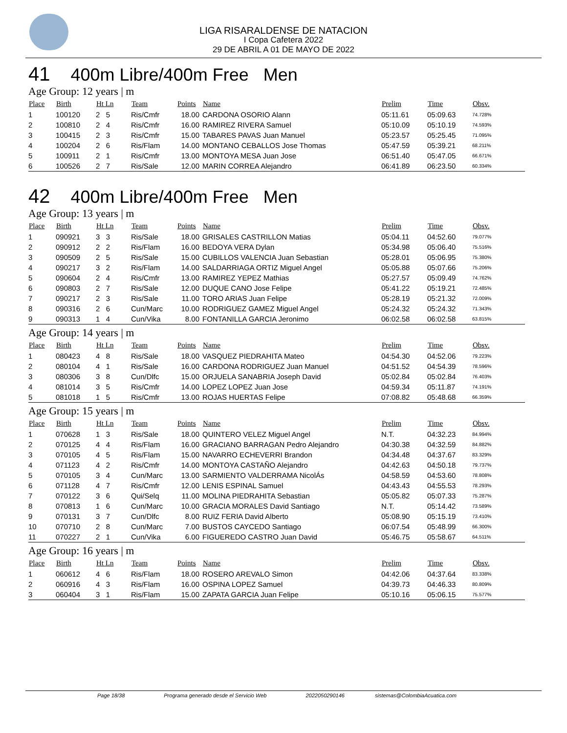LIGA RISARALDENSE DE NATACION
I Copa Cafetera 2022
29 DE ABRIL A 01 DE MAYO DE 2022
41 400m Libre/400m Free Men
Age Group: 12 years | m
| Place | Birth | Ht Ln | Team | Points | Name | Prelim | Time | Obsv. |
| --- | --- | --- | --- | --- | --- | --- | --- | --- |
| 1 | 100120 | 2 5 | Ris/Cmfr | 18.00 | CARDONA OSORIO Alann | 05:11.61 | 05:09.63 | 74.728% |
| 2 | 100810 | 2 4 | Ris/Cmfr | 16.00 | RAMIREZ RIVERA Samuel | 05:10.09 | 05:10.19 | 74.593% |
| 3 | 100415 | 2 3 | Ris/Cmfr | 15.00 | TABARES PAVAS Juan Manuel | 05:23.57 | 05:25.45 | 71.095% |
| 4 | 100204 | 2 6 | Ris/Flam | 14.00 | MONTANO CEBALLOS Jose Thomas | 05:47.59 | 05:39.21 | 68.211% |
| 5 | 100911 | 2 1 | Ris/Cmfr | 13.00 | MONTOYA MESA Juan Jose | 06:51.40 | 05:47.05 | 66.671% |
| 6 | 100526 | 2 7 | Ris/Sale | 12.00 | MARIN CORREA Alejandro | 06:41.89 | 06:23.50 | 60.334% |
42 400m Libre/400m Free Men
Age Group: 13 years | m
| Place | Birth | Ht Ln | Team | Points | Name | Prelim | Time | Obsv. |
| --- | --- | --- | --- | --- | --- | --- | --- | --- |
| 1 | 090921 | 3 3 | Ris/Sale | 18.00 | GRISALES CASTRILLON Matias | 05:04.11 | 04:52.60 | 79.077% |
| 2 | 090912 | 2 2 | Ris/Flam | 16.00 | BEDOYA VERA Dylan | 05:34.98 | 05:06.40 | 75.516% |
| 3 | 090509 | 2 5 | Ris/Sale | 15.00 | CUBILLOS VALENCIA Juan Sebastian | 05:28.01 | 05:06.95 | 75.380% |
| 4 | 090217 | 3 2 | Ris/Flam | 14.00 | SALDARRIAGA ORTIZ Miguel Angel | 05:05.88 | 05:07.66 | 75.206% |
| 5 | 090604 | 2 4 | Ris/Cmfr | 13.00 | RAMIREZ YEPEZ Mathias | 05:27.57 | 05:09.49 | 74.762% |
| 6 | 090803 | 2 7 | Ris/Sale | 12.00 | DUQUE CANO Jose Felipe | 05:41.22 | 05:19.21 | 72.485% |
| 7 | 090217 | 2 3 | Ris/Sale | 11.00 | TORO ARIAS Juan Felipe | 05:28.19 | 05:21.32 | 72.009% |
| 8 | 090316 | 2 6 | Cun/Marc | 10.00 | RODRIGUEZ GAMEZ Miguel Angel | 05:24.32 | 05:24.32 | 71.343% |
| 9 | 090313 | 1 4 | Cun/Vika | 8.00 | FONTANILLA GARCIA Jeronimo | 06:02.58 | 06:02.58 | 63.815% |
Age Group: 14 years | m
| Place | Birth | Ht Ln | Team | Points | Name | Prelim | Time | Obsv. |
| --- | --- | --- | --- | --- | --- | --- | --- | --- |
| 1 | 080423 | 4 8 | Ris/Sale | 18.00 | VASQUEZ PIEDRAHITA Mateo | 04:54.30 | 04:52.06 | 79.223% |
| 2 | 080104 | 4 1 | Ris/Sale | 16.00 | CARDONA RODRIGUEZ Juan Manuel | 04:51.52 | 04:54.39 | 78.596% |
| 3 | 080306 | 3 8 | Cun/Dlfc | 15.00 | ORJUELA SANABRIA Joseph David | 05:02.84 | 05:02.84 | 76.403% |
| 4 | 081014 | 3 5 | Ris/Cmfr | 14.00 | LOPEZ LOPEZ Juan Jose | 04:59.34 | 05:11.87 | 74.191% |
| 5 | 081018 | 1 5 | Ris/Cmfr | 13.00 | ROJAS HUERTAS Felipe | 07:08.82 | 05:48.68 | 66.359% |
Age Group: 15 years | m
| Place | Birth | Ht Ln | Team | Points | Name | Prelim | Time | Obsv. |
| --- | --- | --- | --- | --- | --- | --- | --- | --- |
| 1 | 070628 | 1 3 | Ris/Sale | 18.00 | QUINTERO VELEZ Miguel Angel | N.T. | 04:32.23 | 84.994% |
| 2 | 070125 | 4 4 | Ris/Flam | 16.00 | GRACIANO BARRAGAN Pedro Alejandro | 04:30.38 | 04:32.59 | 84.882% |
| 3 | 070105 | 4 5 | Ris/Flam | 15.00 | NAVARRO ECHEVERRI Brandon | 04:34.48 | 04:37.67 | 83.329% |
| 4 | 071123 | 4 2 | Ris/Cmfr | 14.00 | MONTOYA CASTAÑO Alejandro | 04:42.63 | 04:50.18 | 79.737% |
| 5 | 070105 | 3 4 | Cun/Marc | 13.00 | SARMIENTO VALDERRAMA NicolÁs | 04:58.59 | 04:53.60 | 78.808% |
| 6 | 071128 | 4 7 | Ris/Cmfr | 12.00 | LENIS ESPINAL Samuel | 04:43.43 | 04:55.53 | 78.293% |
| 7 | 070122 | 3 6 | Qui/Selq | 11.00 | MOLINA PIEDRAHITA Sebastian | 05:05.82 | 05:07.33 | 75.287% |
| 8 | 070813 | 1 6 | Cun/Marc | 10.00 | GRACIA MORALES David Santiago | N.T. | 05:14.42 | 73.589% |
| 9 | 070131 | 3 7 | Cun/Dlfc | 8.00 | RUIZ FERIA David Alberto | 05:08.90 | 05:15.19 | 73.410% |
| 10 | 070710 | 2 8 | Cun/Marc | 7.00 | BUSTOS CAYCEDO Santiago | 06:07.54 | 05:48.99 | 66.300% |
| 11 | 070227 | 2 1 | Cun/Vika | 6.00 | FIGUEREDO CASTRO Juan David | 05:46.75 | 05:58.67 | 64.511% |
Age Group: 16 years | m
| Place | Birth | Ht Ln | Team | Points | Name | Prelim | Time | Obsv. |
| --- | --- | --- | --- | --- | --- | --- | --- | --- |
| 1 | 060612 | 4 6 | Ris/Flam | 18.00 | ROSERO AREVALO Simon | 04:42.06 | 04:37.64 | 83.338% |
| 2 | 060916 | 4 3 | Ris/Flam | 16.00 | OSPINA LOPEZ Samuel | 04:39.73 | 04:46.33 | 80.809% |
| 3 | 060404 | 3 1 | Ris/Flam | 15.00 | ZAPATA GARCIA Juan Felipe | 05:10.16 | 05:06.15 | 75.577% |
Page 18/38 Programa generado desde el Servicio Web 2022050290146 sistemas@ColombiaAcuatica.com